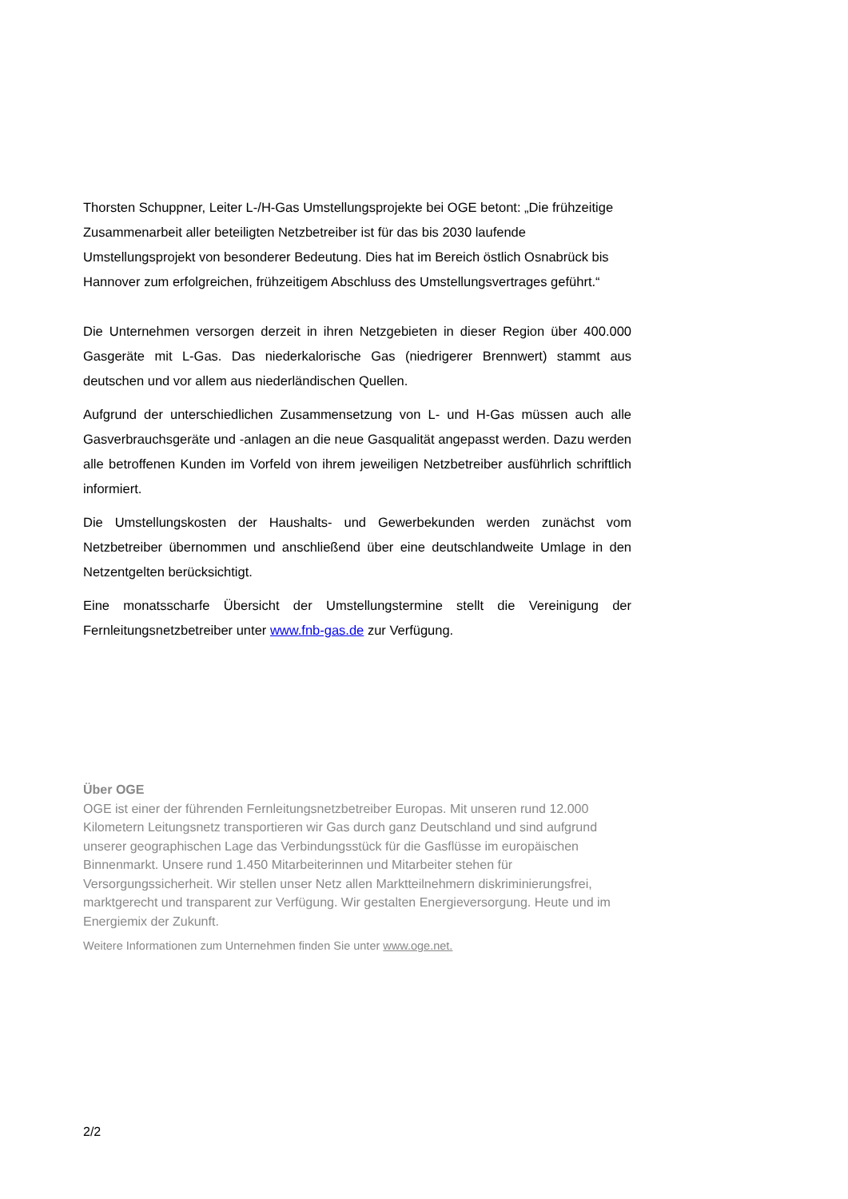Thorsten Schuppner, Leiter L-/H-Gas Umstellungsprojekte bei OGE betont: „Die frühzeitige Zusammenarbeit aller beteiligten Netzbetreiber ist für das bis 2030 laufende Umstellungsprojekt von besonderer Bedeutung. Dies hat im Bereich östlich Osnabrück bis Hannover zum erfolgreichen, frühzeitigem Abschluss des Umstellungsvertrages geführt.“
Die Unternehmen versorgen derzeit in ihren Netzgebieten in dieser Region über 400.000 Gasgeräte mit L-Gas. Das niederkalorische Gas (niedrigerer Brennwert) stammt aus deutschen und vor allem aus niederländischen Quellen.
Aufgrund der unterschiedlichen Zusammensetzung von L- und H-Gas müssen auch alle Gasverbrauchsgeräte und -anlagen an die neue Gasqualität angepasst werden. Dazu werden alle betroffenen Kunden im Vorfeld von ihrem jeweiligen Netzbetreiber ausführlich schriftlich informiert.
Die Umstellungskosten der Haushalts- und Gewerbekunden werden zunächst vom Netzbetreiber übernommen und anschließend über eine deutschlandweite Umlage in den Netzentgelten berücksichtigt.
Eine monatsscharfe Übersicht der Umstellungstermine stellt die Vereinigung der Fernleitungsnetzbetreiber unter www.fnb-gas.de zur Verfügung.
Über OGE
OGE ist einer der führenden Fernleitungsnetzbetreiber Europas. Mit unseren rund 12.000 Kilometern Leitungsnetz transportieren wir Gas durch ganz Deutschland und sind aufgrund unserer geographischen Lage das Verbindungsstück für die Gasflüsse im europäischen Binnenmarkt. Unsere rund 1.450 Mitarbeiterinnen und Mitarbeiter stehen für Versorgungssicherheit. Wir stellen unser Netz allen Marktteilnehmern diskriminierungsfrei, marktgerecht und transparent zur Verfügung. Wir gestalten Energieversorgung. Heute und im Energiemix der Zukunft.
Weitere Informationen zum Unternehmen finden Sie unter www.oge.net.
2/2